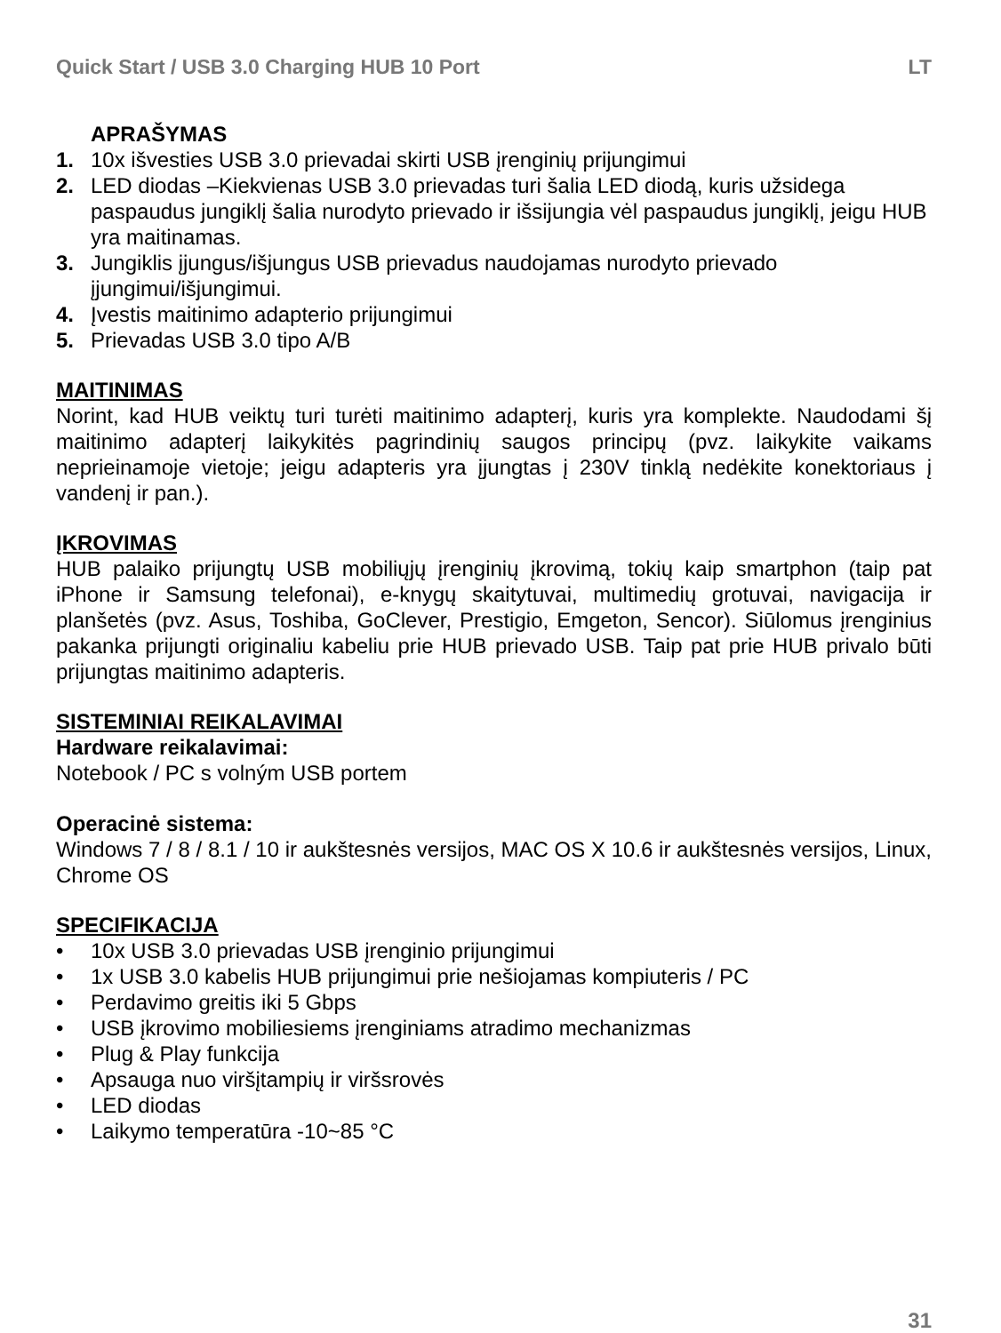Quick Start / USB 3.0 Charging HUB 10 Port LT
APRAŠYMAS
1. 10x išvesties USB 3.0 prievadai skirti USB įrenginių prijungimui
2. LED diodas –Kiekvienas USB 3.0 prievadas turi šalia LED diodą, kuris užsidega paspaudus jungiklį šalia nurodyto prievado ir išsijungia vėl paspaudus jungiklį, jeigu HUB yra maitinamas.
3. Jungiklis įjungus/išjungus USB prievadus naudojamas nurodyto prievado įjungimui/išjungimui.
4. Įvestis maitinimo adapterio prijungimui
5. Prievadas USB 3.0 tipo A/B
MAITINIMAS
Norint, kad HUB veiktų turi turėti maitinimo adapterį, kuris yra komplekte. Naudodami šį maitinimo adapterį laikykitės pagrindinių saugos principų (pvz. laikykite vaikams neprieinamoje vietoje; jeigu adapteris yra įjungtas į 230V tinklą nedėkite konektoriaus į vandenį ir pan.).
ĮKROVIMAS
HUB palaiko prijungtų USB mobiliųjų įrenginių įkrovimą, tokių kaip smartphon (taip pat iPhone ir Samsung telefonai), e-knygų skaitytuvai, multimedių grotuvai, navigacija ir planšetės (pvz. Asus, Toshiba, GoClever, Prestigio, Emgeton, Sencor). Siūlomus įrenginius pakanka prijungti originaliu kabeliu prie HUB prievado USB. Taip pat prie HUB privalo būti prijungtas maitinimo adapteris.
SISTEMINIAI REIKALAVIMAI
Hardware reikalavimai:
Notebook / PC s volným USB portem
Operacinė sistema:
Windows 7 / 8 / 8.1 / 10 ir aukštesnės versijos, MAC OS X 10.6 ir aukštesnės versijos, Linux, Chrome OS
SPECIFIKACIJA
• 10x USB 3.0 prievadas USB įrenginio prijungimui
• 1x USB 3.0 kabelis HUB prijungimui prie nešiojamas kompiuteris / PC
• Perdavimo greitis iki 5 Gbps
• USB įkrovimo mobiliesiems įrenginiams atradimo mechanizmas
• Plug & Play funkcija
• Apsauga nuo viršįtampių ir viršsrovės
• LED diodas
• Laikymo temperatūra -10~85 °C
31